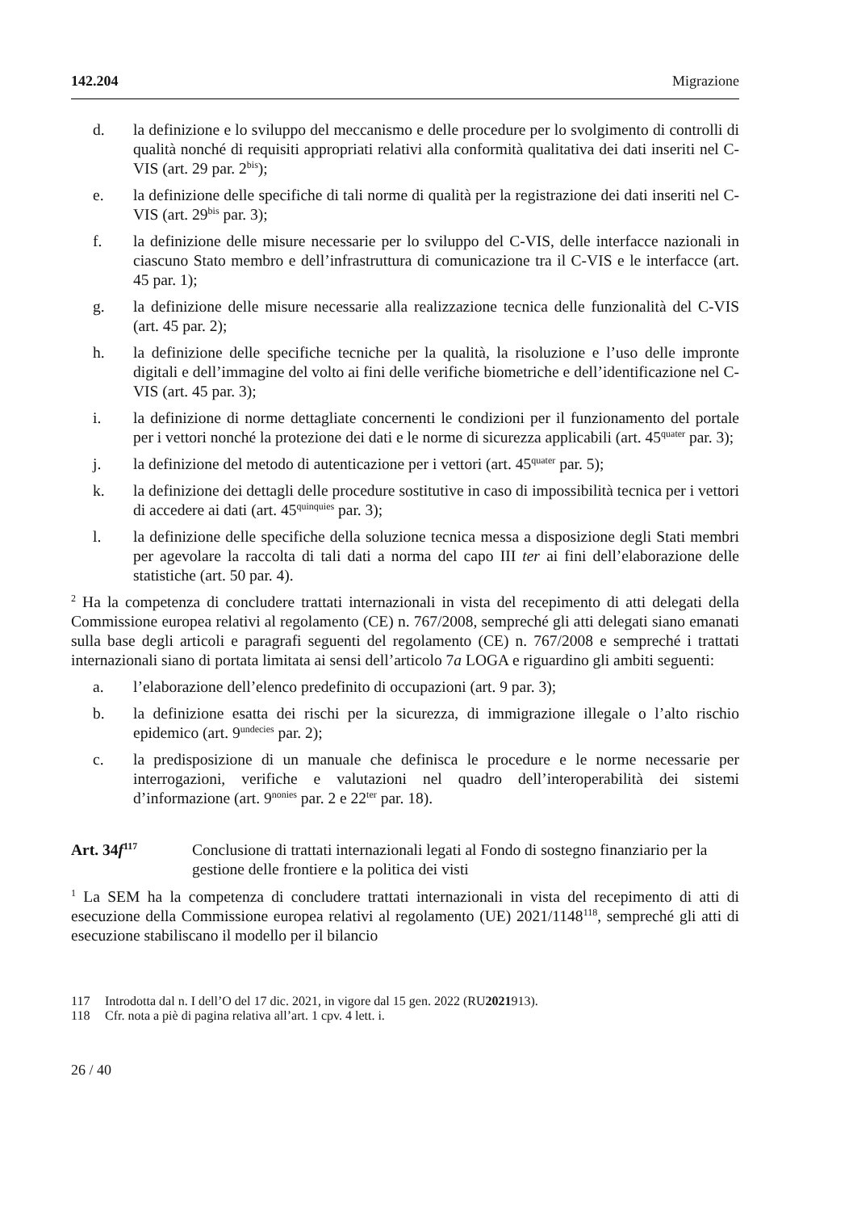142.204 Migrazione
d. la definizione e lo sviluppo del meccanismo e delle procedure per lo svolgimento di controlli di qualità nonché di requisiti appropriati relativi alla conformità qualitativa dei dati inseriti nel C-VIS (art. 29 par. 2<sup>bis</sup>);
e. la definizione delle specifiche di tali norme di qualità per la registrazione dei dati inseriti nel C-VIS (art. 29<sup>bis</sup> par. 3);
f. la definizione delle misure necessarie per lo sviluppo del C-VIS, delle interfacce nazionali in ciascuno Stato membro e dell’infrastruttura di comunicazione tra il C-VIS e le interfacce (art. 45 par. 1);
g. la definizione delle misure necessarie alla realizzazione tecnica delle funzionalità del C-VIS (art. 45 par. 2);
h. la definizione delle specifiche tecniche per la qualità, la risoluzione e l’uso delle impronte digitali e dell’immagine del volto ai fini delle verifiche biometriche e dell’identificazione nel C-VIS (art. 45 par. 3);
i. la definizione di norme dettagliate concernenti le condizioni per il funzionamento del portale per i vettori nonché la protezione dei dati e le norme di sicurezza applicabili (art. 45<sup>quater</sup> par. 3);
j. la definizione del metodo di autenticazione per i vettori (art. 45<sup>quater</sup> par. 5);
k. la definizione dei dettagli delle procedure sostitutive in caso di impossibilità tecnica per i vettori di accedere ai dati (art. 45<sup>quinquies</sup> par. 3);
l. la definizione delle specifiche della soluzione tecnica messa a disposizione degli Stati membri per agevolare la raccolta di tali dati a norma del capo III ter ai fini dell’elaborazione delle statistiche (art. 50 par. 4).
<sup>2</sup> Ha la competenza di concludere trattati internazionali in vista del recepimento di atti delegati della Commissione europea relativi al regolamento (CE) n. 767/2008, sempreché gli atti delegati siano emanati sulla base degli articoli e paragrafi seguenti del regolamento (CE) n. 767/2008 e sempreché i trattati internazionali siano di portata limitata ai sensi dell’articolo 7a LOGA e riguardino gli ambiti seguenti:
a. l’elaborazione dell’elenco predefinito di occupazioni (art. 9 par. 3);
b. la definizione esatta dei rischi per la sicurezza, di immigrazione illegale o l’alto rischio epidemico (art. 9<sup>undecies</sup> par. 2);
c. la predisposizione di un manuale che definisca le procedure e le norme necessarie per interrogazioni, verifiche e valutazioni nel quadro dell’interoperabilità dei sistemi d’informazione (art. 9<sup>nonies</sup> par. 2 e 22<sup>ter</sup> par. 18).
Art. 34f<sup>117</sup> Conclusione di trattati internazionali legati al Fondo di sostegno finanziario per la gestione delle frontiere e la politica dei visti
<sup>1</sup> La SEM ha la competenza di concludere trattati internazionali in vista del recepimento di atti di esecuzione della Commissione europea relativi al regolamento (UE) 2021/1148<sup>118</sup>, sempreché gli atti di esecuzione stabiliscano il modello per il bilancio
117 Introdotta dal n. I dell’O del 17 dic. 2021, in vigore dal 15 gen. 2022 (RU 2021 913).
118 Cfr. nota a piè di pagina relativa all’art. 1 cpv. 4 lett. i.
26 / 40